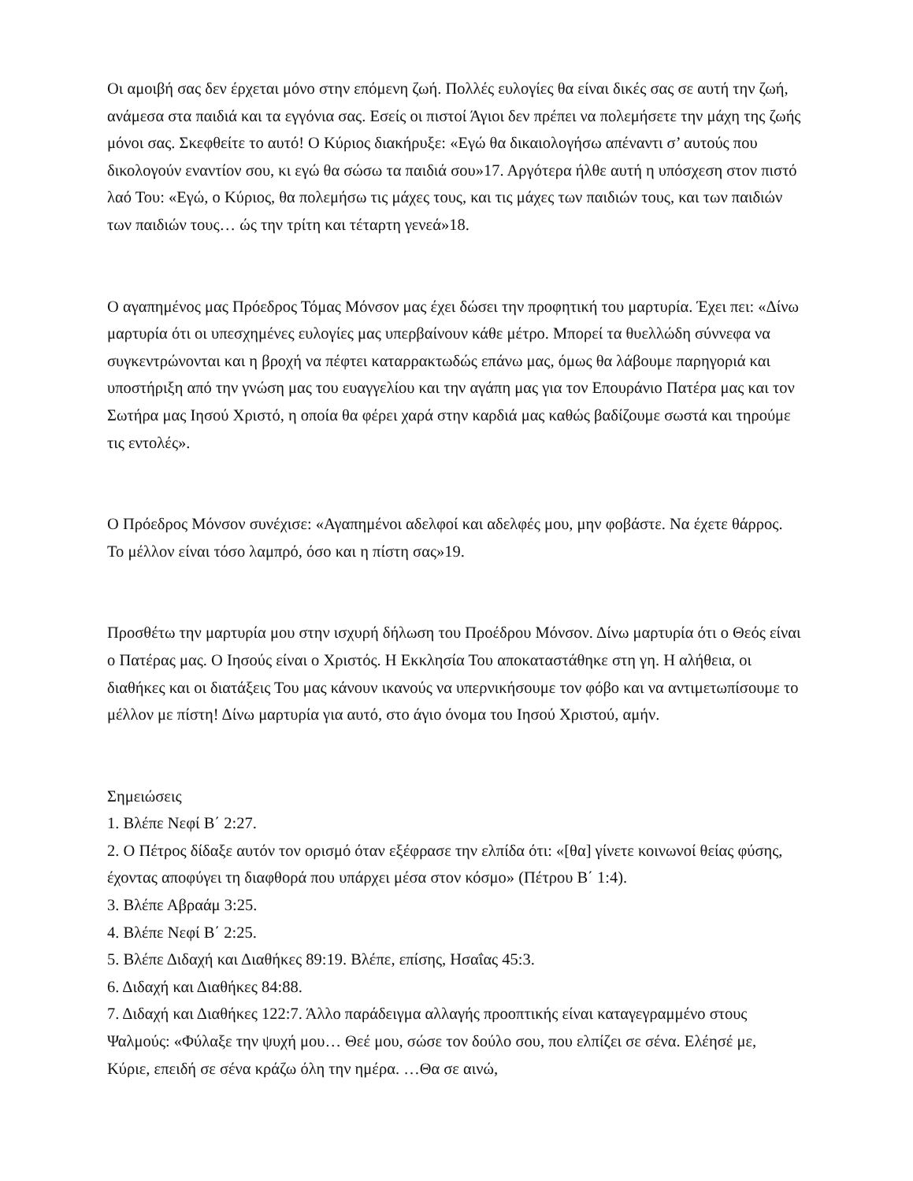Οι αμοιβή σας δεν έρχεται μόνο στην επόμενη ζωή. Πολλές ευλογίες θα είναι δικές σας σε αυτή την ζωή, ανάμεσα στα παιδιά και τα εγγόνια σας. Εσείς οι πιστοί Άγιοι δεν πρέπει να πολεμήσετε την μάχη της ζωής μόνοι σας. Σκεφθείτε το αυτό! Ο Κύριος διακήρυξε: «Εγώ θα δικαιολογήσω απέναντι σ’ αυτούς που δικολογούν εναντίον σου, κι εγώ θα σώσω τα παιδιά σου»17. Αργότερα ήλθε αυτή η υπόσχεση στον πιστό λαό Του: «Εγώ, ο Κύριος, θα πολεμήσω τις μάχες τους, και τις μάχες των παιδιών τους, και των παιδιών των παιδιών τους… ώς την τρίτη και τέταρτη γενεά»18.
Ο αγαπημένος μας Πρόεδρος Τόμας Μόνσον μας έχει δώσει την προφητική του μαρτυρία. Έχει πει: «Δίνω μαρτυρία ότι οι υπεσχημένες ευλογίες μας υπερβαίνουν κάθε μέτρο. Μπορεί τα θυελλώδη σύννεφα να συγκεντρώνονται και η βροχή να πέφτει καταρρακτωδώς επάνω μας, όμως θα λάβουμε παρηγοριά και υποστήριξη από την γνώση μας του ευαγγελίου και την αγάπη μας για τον Επουράνιο Πατέρα μας και τον Σωτήρα μας Ιησού Χριστό, η οποία θα φέρει χαρά στην καρδιά μας καθώς βαδίζουμε σωστά και τηρούμε τις εντολές».
Ο Πρόεδρος Μόνσον συνέχισε: «Αγαπημένοι αδελφοί και αδελφές μου, μην φοβάστε. Να έχετε θάρρος. Το μέλλον είναι τόσο λαμπρό, όσο και η πίστη σας»19.
Προσθέτω την μαρτυρία μου στην ισχυρή δήλωση του Προέδρου Μόνσον. Δίνω μαρτυρία ότι ο Θεός είναι ο Πατέρας μας. Ο Ιησούς είναι ο Χριστός. Η Εκκλησία Του αποκαταστάθηκε στη γη. Η αλήθεια, οι διαθήκες και οι διατάξεις Του μας κάνουν ικανούς να υπερνικήσουμε τον φόβο και να αντιμετωπίσουμε το μέλλον με πίστη! Δίνω μαρτυρία για αυτό, στο άγιο όνομα του Ιησού Χριστού, αμήν.
Σημειώσεις
1. Βλέπε Νεφί Β΄ 2:27.
2. Ο Πέτρος δίδαξε αυτόν τον ορισμό όταν εξέφρασε την ελπίδα ότι: «[θα] γίνετε κοινωνοί θείας φύσης, έχοντας αποφύγει τη διαφθορά που υπάρχει μέσα στον κόσμο» (Πέτρου Β΄ 1:4).
3. Βλέπε Αβραάμ 3:25.
4. Βλέπε Νεφί Β΄ 2:25.
5. Βλέπε Διδαχή και Διαθήκες 89:19. Βλέπε, επίσης, Ησαΐας 45:3.
6. Διδαχή και Διαθήκες 84:88.
7. Διδαχή και Διαθήκες 122:7. Άλλο παράδειγμα αλλαγής προοπτικής είναι καταγεγραμμένο στους Ψαλμούς: «Φύλαξε την ψυχή μου… Θεέ μου, σώσε τον δούλο σου, που ελπίζει σε σένα. Ελέησέ με, Κύριε, επειδή σε σένα κράζω όλη την ημέρα. …Θα σε αινώ,